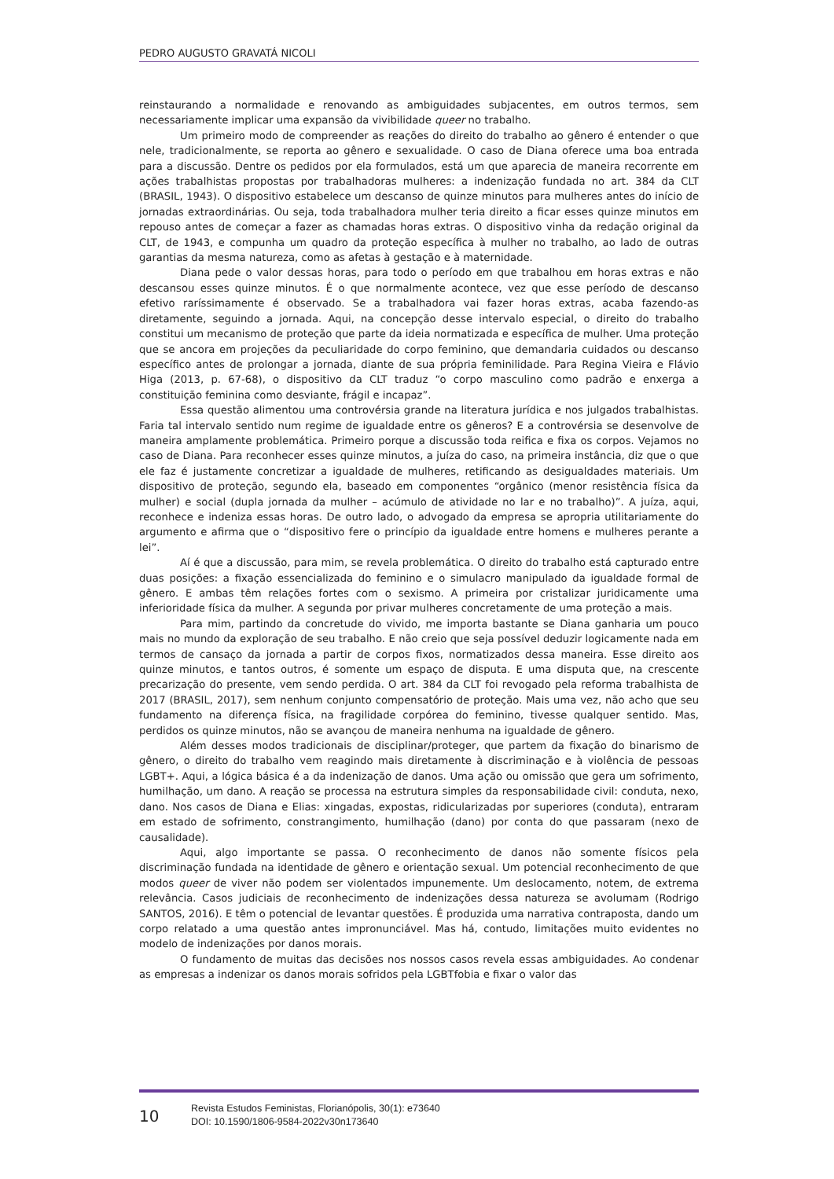PEDRO AUGUSTO GRAVATÁ NICOLI
reinstaurando a normalidade e renovando as ambiguidades subjacentes, em outros termos, sem necessariamente implicar uma expansão da vivibilidade queer no trabalho.
Um primeiro modo de compreender as reações do direito do trabalho ao gênero é entender o que nele, tradicionalmente, se reporta ao gênero e sexualidade. O caso de Diana oferece uma boa entrada para a discussão. Dentre os pedidos por ela formulados, está um que aparecia de maneira recorrente em ações trabalhistas propostas por trabalhadoras mulheres: a indenização fundada no art. 384 da CLT (BRASIL, 1943). O dispositivo estabelece um descanso de quinze minutos para mulheres antes do início de jornadas extraordinárias. Ou seja, toda trabalhadora mulher teria direito a ficar esses quinze minutos em repouso antes de começar a fazer as chamadas horas extras. O dispositivo vinha da redação original da CLT, de 1943, e compunha um quadro da proteção específica à mulher no trabalho, ao lado de outras garantias da mesma natureza, como as afetas à gestação e à maternidade.
Diana pede o valor dessas horas, para todo o período em que trabalhou em horas extras e não descansou esses quinze minutos. É o que normalmente acontece, vez que esse período de descanso efetivo raríssimamente é observado. Se a trabalhadora vai fazer horas extras, acaba fazendo-as diretamente, seguindo a jornada. Aqui, na concepção desse intervalo especial, o direito do trabalho constitui um mecanismo de proteção que parte da ideia normatizada e específica de mulher. Uma proteção que se ancora em projeções da peculiaridade do corpo feminino, que demandaria cuidados ou descanso específico antes de prolongar a jornada, diante de sua própria feminilidade. Para Regina Vieira e Flávio Higa (2013, p. 67-68), o dispositivo da CLT traduz “o corpo masculino como padrão e enxerga a constituição feminina como desviante, frágil e incapaz”.
Essa questão alimentou uma controvérsia grande na literatura jurídica e nos julgados trabalhistas. Faria tal intervalo sentido num regime de igualdade entre os gêneros? E a controvérsia se desenvolve de maneira amplamente problemática. Primeiro porque a discussão toda reifica e fixa os corpos. Vejamos no caso de Diana. Para reconhecer esses quinze minutos, a juíza do caso, na primeira instância, diz que o que ele faz é justamente concretizar a igualdade de mulheres, retificando as desigualdades materiais. Um dispositivo de proteção, segundo ela, baseado em componentes “orgânico (menor resistência física da mulher) e social (dupla jornada da mulher – acúmulo de atividade no lar e no trabalho)”. A juíza, aqui, reconhece e indeniza essas horas. De outro lado, o advogado da empresa se apropria utilitariamente do argumento e afirma que o “dispositivo fere o princípio da igualdade entre homens e mulheres perante a lei”.
Aí é que a discussão, para mim, se revela problemática. O direito do trabalho está capturado entre duas posições: a fixação essencializada do feminino e o simulacro manipulado da igualdade formal de gênero. E ambas têm relações fortes com o sexismo. A primeira por cristalizar juridicamente uma inferioridade física da mulher. A segunda por privar mulheres concretamente de uma proteção a mais.
Para mim, partindo da concretude do vivido, me importa bastante se Diana ganharia um pouco mais no mundo da exploração de seu trabalho. E não creio que seja possível deduzir logicamente nada em termos de cansaço da jornada a partir de corpos fixos, normatizados dessa maneira. Esse direito aos quinze minutos, e tantos outros, é somente um espaço de disputa. E uma disputa que, na crescente precarização do presente, vem sendo perdida. O art. 384 da CLT foi revogado pela reforma trabalhista de 2017 (BRASIL, 2017), sem nenhum conjunto compensatório de proteção. Mais uma vez, não acho que seu fundamento na diferença física, na fragilidade corpórea do feminino, tivesse qualquer sentido. Mas, perdidos os quinze minutos, não se avançou de maneira nenhuma na igualdade de gênero.
Além desses modos tradicionais de disciplinar/proteger, que partem da fixação do binarismo de gênero, o direito do trabalho vem reagindo mais diretamente à discriminação e à violência de pessoas LGBT+. Aqui, a lógica básica é a da indenização de danos. Uma ação ou omissão que gera um sofrimento, humilhação, um dano. A reação se processa na estrutura simples da responsabilidade civil: conduta, nexo, dano. Nos casos de Diana e Elias: xingadas, expostas, ridicularizadas por superiores (conduta), entraram em estado de sofrimento, constrangimento, humilhação (dano) por conta do que passaram (nexo de causalidade).
Aqui, algo importante se passa. O reconhecimento de danos não somente físicos pela discriminação fundada na identidade de gênero e orientação sexual. Um potencial reconhecimento de que modos queer de viver não podem ser violentados impunemente. Um deslocamento, notem, de extrema relevância. Casos judiciais de reconhecimento de indenizações dessa natureza se avolumam (Rodrigo SANTOS, 2016). E têm o potencial de levantar questões. É produzida uma narrativa contraposta, dando um corpo relatado a uma questão antes impronunciável. Mas há, contudo, limitações muito evidentes no modelo de indenizações por danos morais.
O fundamento de muitas das decisões nos nossos casos revela essas ambiguidades. Ao condenar as empresas a indenizar os danos morais sofridos pela LGBTfobia e fixar o valor das
10
Revista Estudos Feministas, Florianópolis, 30(1): e73640
DOI: 10.1590/1806-9584-2022v30n173640